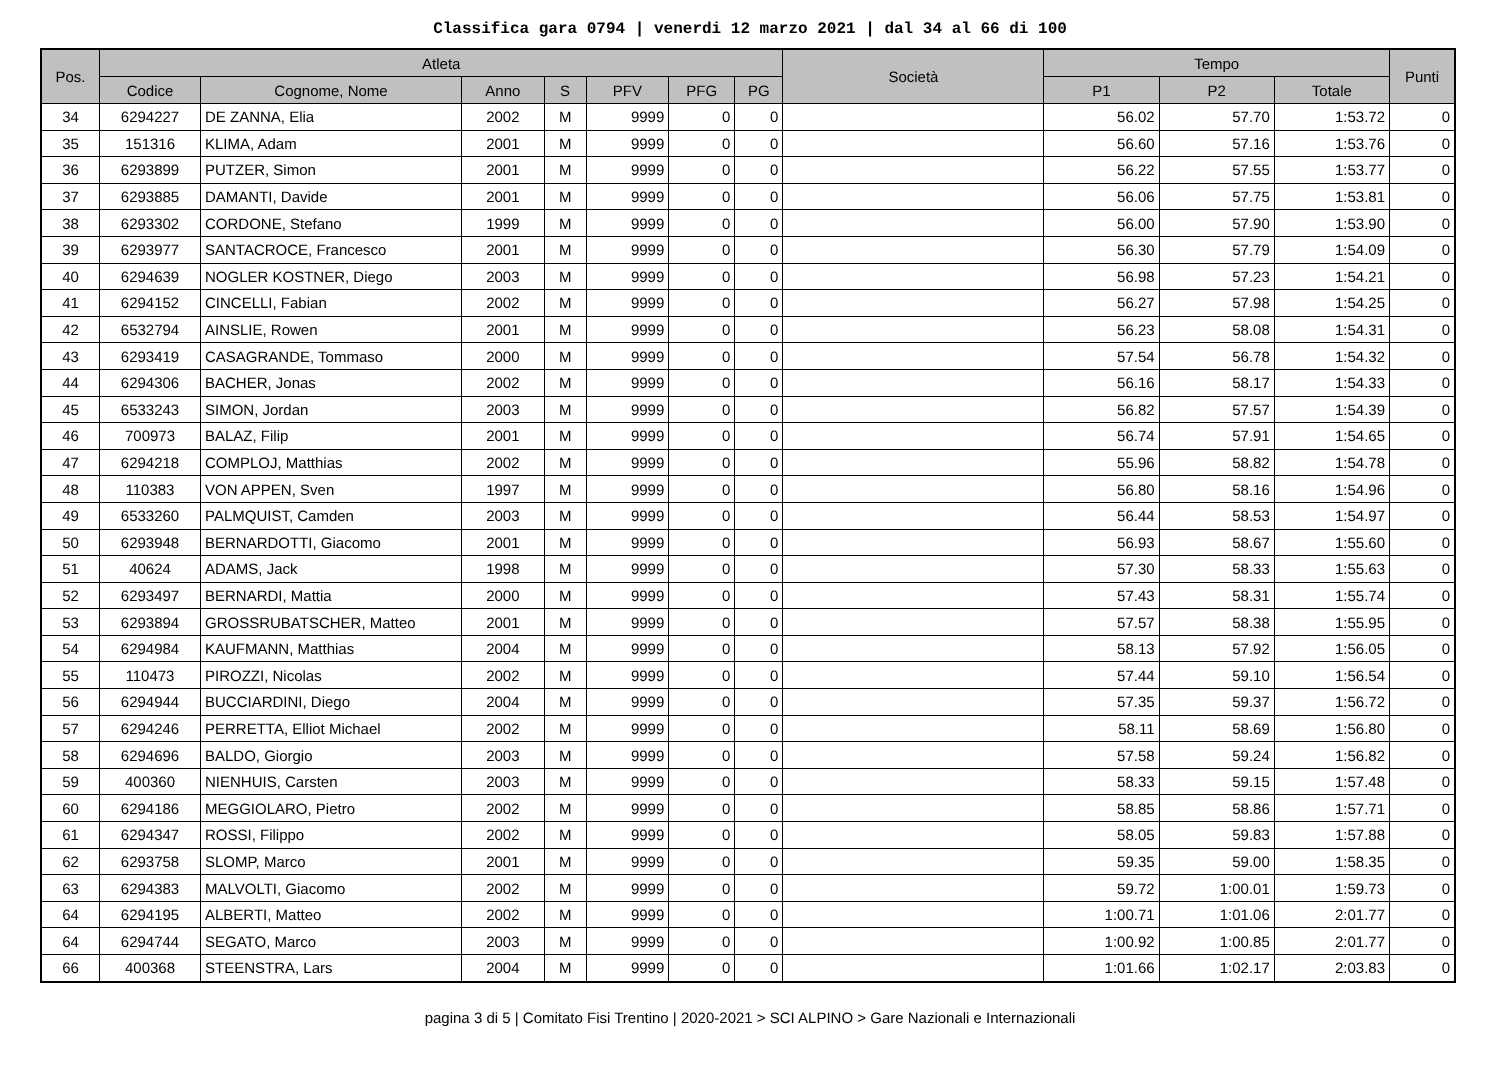Classifica gara 0794 | venerdi 12 marzo 2021 | dal 34 al 66 di 100
| Pos. | Atleta | | | | | | | Società | Tempo | | | Punti |
| --- | --- | --- | --- | --- | --- | --- | --- | --- | --- | --- | --- | --- |
| | Codice | Cognome, Nome | Anno | S | PFV | PFG | PG | | P1 | P2 | Totale | |
| 34 | 6294227 | DE ZANNA, Elia | 2002 | M | 9999 | 0 | 0 | | 56.02 | 57.70 | 1:53.72 | 0 |
| 35 | 151316 | KLIMA, Adam | 2001 | M | 9999 | 0 | 0 | | 56.60 | 57.16 | 1:53.76 | 0 |
| 36 | 6293899 | PUTZER, Simon | 2001 | M | 9999 | 0 | 0 | | 56.22 | 57.55 | 1:53.77 | 0 |
| 37 | 6293885 | DAMANTI, Davide | 2001 | M | 9999 | 0 | 0 | | 56.06 | 57.75 | 1:53.81 | 0 |
| 38 | 6293302 | CORDONE, Stefano | 1999 | M | 9999 | 0 | 0 | | 56.00 | 57.90 | 1:53.90 | 0 |
| 39 | 6293977 | SANTACROCE, Francesco | 2001 | M | 9999 | 0 | 0 | | 56.30 | 57.79 | 1:54.09 | 0 |
| 40 | 6294639 | NOGLER KOSTNER, Diego | 2003 | M | 9999 | 0 | 0 | | 56.98 | 57.23 | 1:54.21 | 0 |
| 41 | 6294152 | CINCELLI, Fabian | 2002 | M | 9999 | 0 | 0 | | 56.27 | 57.98 | 1:54.25 | 0 |
| 42 | 6532794 | AINSLIE, Rowen | 2001 | M | 9999 | 0 | 0 | | 56.23 | 58.08 | 1:54.31 | 0 |
| 43 | 6293419 | CASAGRANDE, Tommaso | 2000 | M | 9999 | 0 | 0 | | 57.54 | 56.78 | 1:54.32 | 0 |
| 44 | 6294306 | BACHER, Jonas | 2002 | M | 9999 | 0 | 0 | | 56.16 | 58.17 | 1:54.33 | 0 |
| 45 | 6533243 | SIMON, Jordan | 2003 | M | 9999 | 0 | 0 | | 56.82 | 57.57 | 1:54.39 | 0 |
| 46 | 700973 | BALAZ, Filip | 2001 | M | 9999 | 0 | 0 | | 56.74 | 57.91 | 1:54.65 | 0 |
| 47 | 6294218 | COMPLOJ, Matthias | 2002 | M | 9999 | 0 | 0 | | 55.96 | 58.82 | 1:54.78 | 0 |
| 48 | 110383 | VON APPEN, Sven | 1997 | M | 9999 | 0 | 0 | | 56.80 | 58.16 | 1:54.96 | 0 |
| 49 | 6533260 | PALMQUIST, Camden | 2003 | M | 9999 | 0 | 0 | | 56.44 | 58.53 | 1:54.97 | 0 |
| 50 | 6293948 | BERNARDOTTI, Giacomo | 2001 | M | 9999 | 0 | 0 | | 56.93 | 58.67 | 1:55.60 | 0 |
| 51 | 40624 | ADAMS, Jack | 1998 | M | 9999 | 0 | 0 | | 57.30 | 58.33 | 1:55.63 | 0 |
| 52 | 6293497 | BERNARDI, Mattia | 2000 | M | 9999 | 0 | 0 | | 57.43 | 58.31 | 1:55.74 | 0 |
| 53 | 6293894 | GROSSRUBATSCHER, Matteo | 2001 | M | 9999 | 0 | 0 | | 57.57 | 58.38 | 1:55.95 | 0 |
| 54 | 6294984 | KAUFMANN, Matthias | 2004 | M | 9999 | 0 | 0 | | 58.13 | 57.92 | 1:56.05 | 0 |
| 55 | 110473 | PIROZZI, Nicolas | 2002 | M | 9999 | 0 | 0 | | 57.44 | 59.10 | 1:56.54 | 0 |
| 56 | 6294944 | BUCCIARDINI, Diego | 2004 | M | 9999 | 0 | 0 | | 57.35 | 59.37 | 1:56.72 | 0 |
| 57 | 6294246 | PERRETTA, Elliot Michael | 2002 | M | 9999 | 0 | 0 | | 58.11 | 58.69 | 1:56.80 | 0 |
| 58 | 6294696 | BALDO, Giorgio | 2003 | M | 9999 | 0 | 0 | | 57.58 | 59.24 | 1:56.82 | 0 |
| 59 | 400360 | NIENHUIS, Carsten | 2003 | M | 9999 | 0 | 0 | | 58.33 | 59.15 | 1:57.48 | 0 |
| 60 | 6294186 | MEGGIOLARO, Pietro | 2002 | M | 9999 | 0 | 0 | | 58.85 | 58.86 | 1:57.71 | 0 |
| 61 | 6294347 | ROSSI, Filippo | 2002 | M | 9999 | 0 | 0 | | 58.05 | 59.83 | 1:57.88 | 0 |
| 62 | 6293758 | SLOMP, Marco | 2001 | M | 9999 | 0 | 0 | | 59.35 | 59.00 | 1:58.35 | 0 |
| 63 | 6294383 | MALVOLTI, Giacomo | 2002 | M | 9999 | 0 | 0 | | 59.72 | 1:00.01 | 1:59.73 | 0 |
| 64 | 6294195 | ALBERTI, Matteo | 2002 | M | 9999 | 0 | 0 | | 1:00.71 | 1:01.06 | 2:01.77 | 0 |
| 64 | 6294744 | SEGATO, Marco | 2003 | M | 9999 | 0 | 0 | | 1:00.92 | 1:00.85 | 2:01.77 | 0 |
| 66 | 400368 | STEENSTRA, Lars | 2004 | M | 9999 | 0 | 0 | | 1:01.66 | 1:02.17 | 2:03.83 | 0 |
pagina 3 di 5 | Comitato Fisi Trentino | 2020-2021 > SCI ALPINO > Gare Nazionali e Internazionali